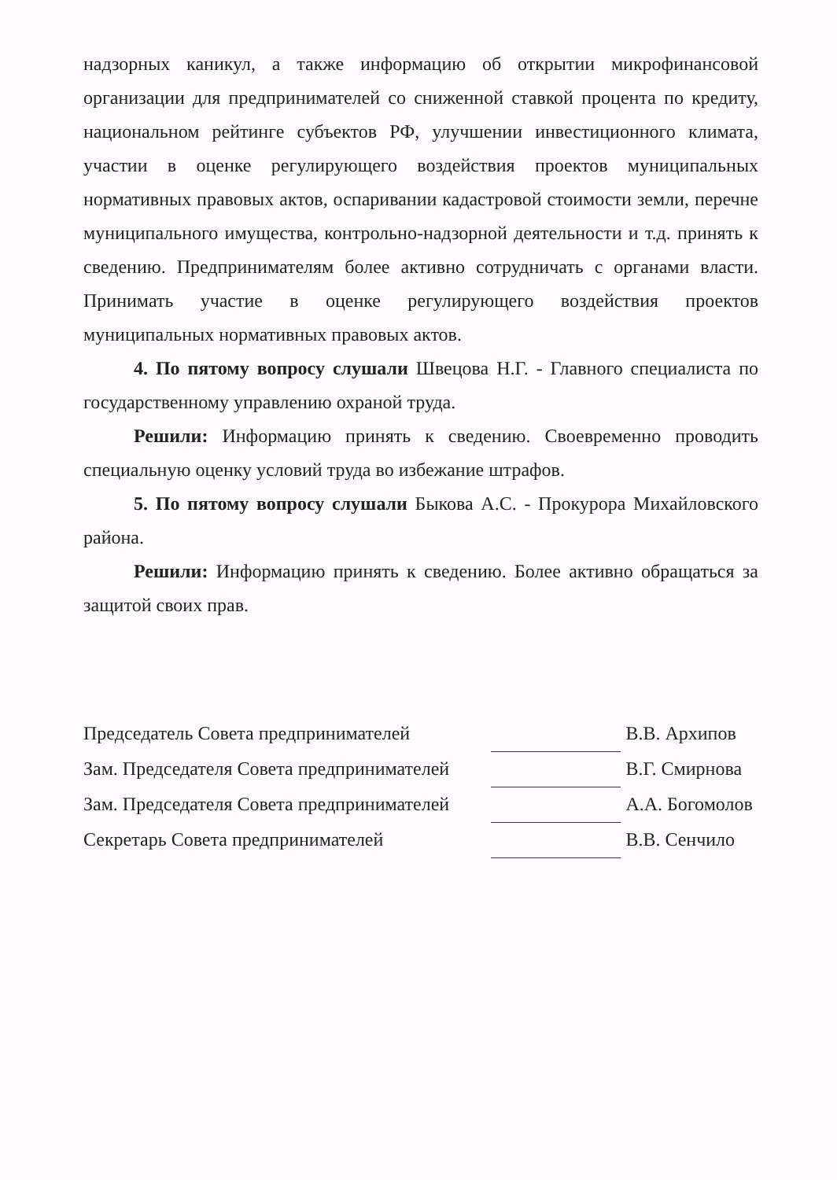надзорных каникул, а также информацию об открытии микрофинансовой организации для предпринимателей со сниженной ставкой процента по кредиту, национальном рейтинге субъектов РФ, улучшении инвестиционного климата, участии в оценке регулирующего воздействия проектов муниципальных нормативных правовых актов, оспаривании кадастровой стоимости земли, перечне муниципального имущества, контрольно-надзорной деятельности и т.д. принять к сведению. Предпринимателям более активно сотрудничать с органами власти. Принимать участие в оценке регулирующего воздействия проектов муниципальных нормативных правовых актов.
4. По пятому вопросу слушали Швецова Н.Г. - Главного специалиста по государственному управлению охраной труда.
Решили: Информацию принять к сведению. Своевременно проводить специальную оценку условий труда во избежание штрафов.
5. По пятому вопросу слушали Быкова А.С. - Прокурора Михайловского района.
Решили: Информацию принять к сведению. Более активно обращаться за защитой своих прав.
| Председатель Совета предпринимателей | | В.В. Архипов |
| Зам. Председателя Совета предпринимателей | | В.Г. Смирнова |
| Зам. Председателя Совета предпринимателей | | А.А. Богомолов |
| Секретарь Совета предпринимателей | | В.В. Сенчило |